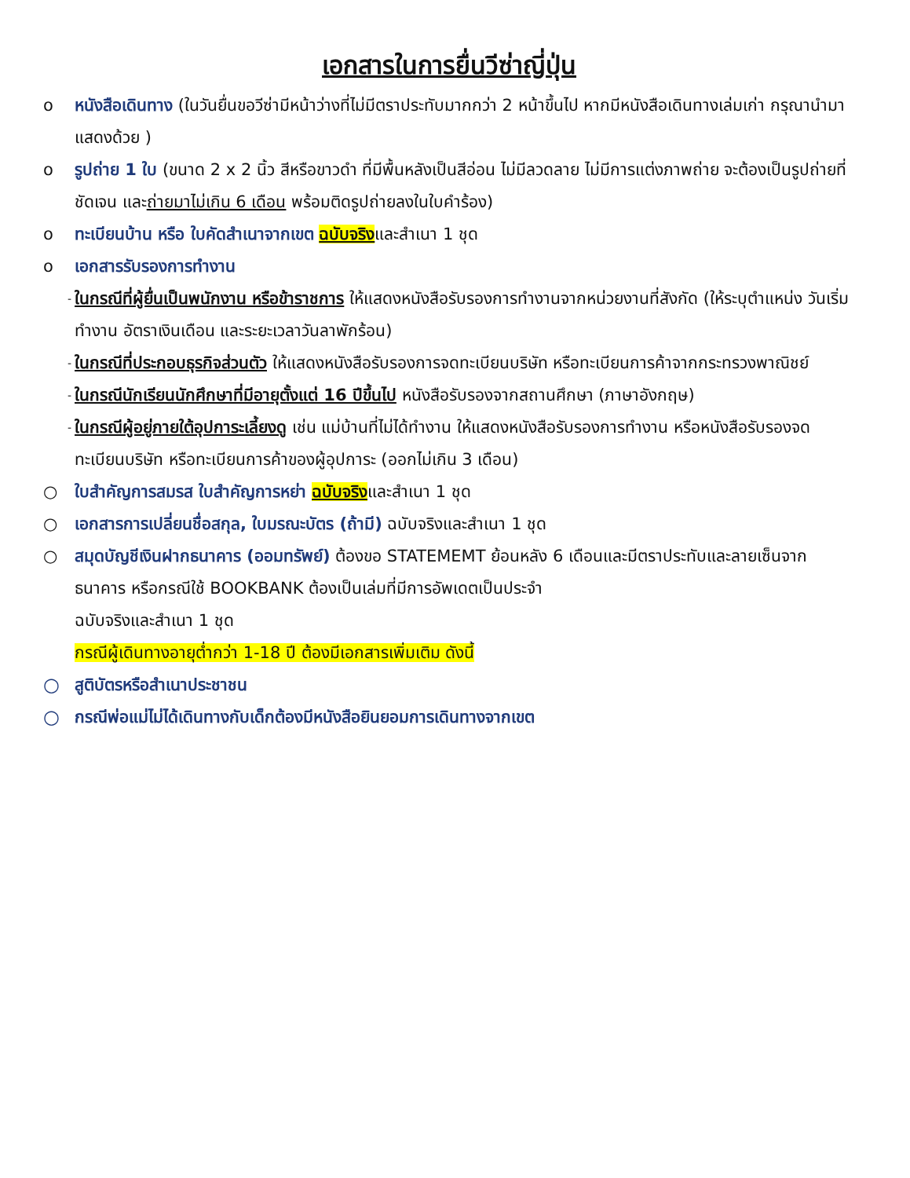เอกสารในการยื่นวีซ่าญี่ปุ่น
o หนังสือเดินทาง (ในวันยื่นขอวีซ่ามีหน้าว่างที่ไม่มีตราประทับมากกว่า 2 หน้าขึ้นไป หากมีหนังสือเดินทางเล่มเก่า กรุณานำมาแสดงด้วย )
o รูปถ่าย 1 ใบ (ขนาด 2 x 2 นิ้ว สีหรือขาวดำ ที่มีพื้นหลังเป็นสีอ่อน ไม่มีลวดลาย ไม่มีการแต่งภาพถ่าย จะต้องเป็นรูปถ่ายที่ชัดเจน และถ่ายมาไม่เกิน 6 เดือน พร้อมติดรูปถ่ายลงในใบคำร้อง)
o ทะเบียนบ้าน หรือ ใบคัดสำเนาจากเขต ฉบับจริงและสำเนา 1 ชุด
o เอกสารรับรองการทำงาน
- ในกรณีที่ผู้ยื่นเป็นพนักงาน หรือข้าราชการ ให้แสดงหนังสือรับรองการทำงานจากหน่วยงานที่สังกัด (ให้ระบุตำแหน่ง วันเริ่มทำงาน อัตราเงินเดือน และระยะเวลาวันลาพักร้อน)
- ในกรณีที่ประกอบธุรกิจส่วนตัว ให้แสดงหนังสือรับรองการจดทะเบียนบริษัท หรือทะเบียนการค้าจากกระทรวงพาณิชย์
- ในกรณีนักเรียนนักศึกษาที่มีอายุตั้งแต่ 16 ปีขึ้นไป หนังสือรับรองจากสถานศึกษา (ภาษาอังกฤษ)
- ในกรณีผู้อยู่ภายใต้อุปการะเลี้ยงดู เช่น แม่บ้านที่ไม่ได้ทำงาน ให้แสดงหนังสือรับรองการทำงาน หรือหนังสือรับรองจดทะเบียนบริษัท หรือทะเบียนการค้าของผู้อุปการะ (ออกไม่เกิน 3 เดือน)
○ ใบสำคัญการสมรส ใบสำคัญการหย่า ฉบับจริงและสำเนา 1 ชุด
○ เอกสารการเปลี่ยนชื่อสกุล, ใบมรณะบัตร (ถ้ามี) ฉบับจริงและสำเนา 1 ชุด
○ สมุดบัญชีเงินฝากธนาคาร (ออมทรัพย์) ต้องขอ STATEMEMT ย้อนหลัง 6 เดือนและมีตราประทับและลายเซ็นจากธนาคาร หรือกรณีใช้ BOOKBANK ต้องเป็นเล่มที่มีการอัพเดตเป็นประจำ
ฉบับจริงและสำเนา 1 ชุด
กรณีผู้เดินทางอายุต่ำกว่า 1-18 ปี ต้องมีเอกสารเพิ่มเติม ดังนี้
○ สูติบัตรหรือสำเนาประชาชน
○ กรณีพ่อแม่ไม่ได้เดินทางกับเด็กต้องมีหนังสือยินยอมการเดินทางจากเขต